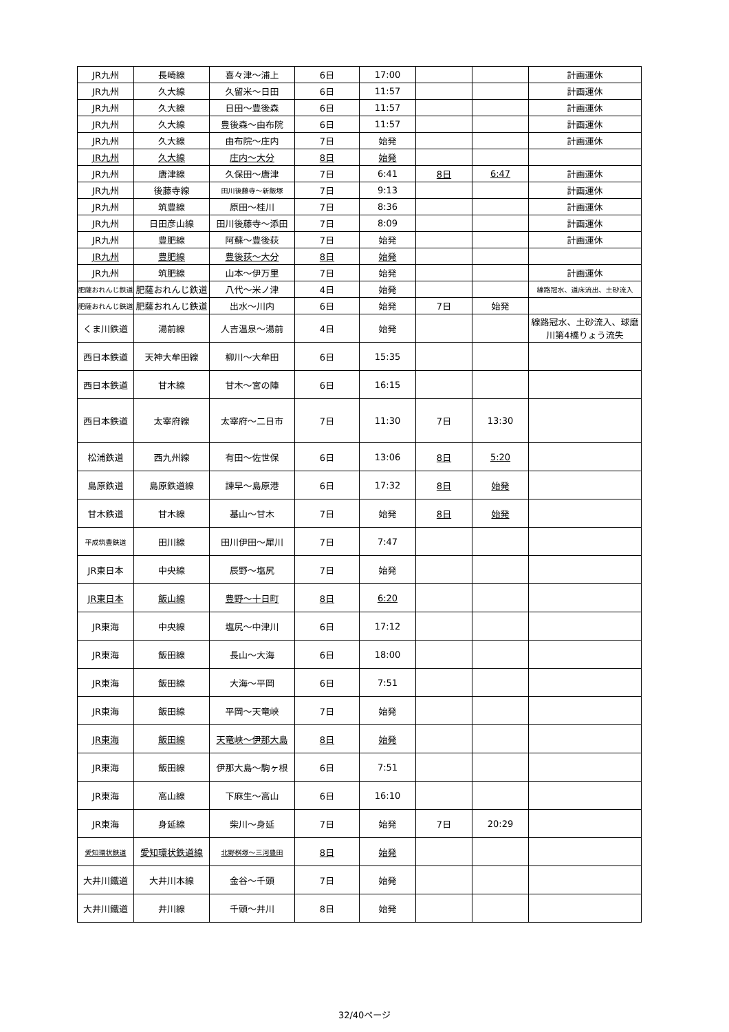| JR九州 | 長崎線 | 喜々津～浦上 | 6日 | 17:00 | | | 計画運休 |
| JR九州 | 久大線 | 久留米～日田 | 6日 | 11:57 | | | 計画運休 |
| JR九州 | 久大線 | 日田～豊後森 | 6日 | 11:57 | | | 計画運休 |
| JR九州 | 久大線 | 豊後森～由布院 | 6日 | 11:57 | | | 計画運休 |
| JR九州 | 久大線 | 由布院～庄内 | 7日 | 始発 | | | 計画運休 |
| JR九州 | 久大線 | 庄内～大分 | 8日 | 始発 | | | |
| JR九州 | 唐津線 | 久保田～唐津 | 7日 | 6:41 | 8日 | 6:47 | 計画運休 |
| JR九州 | 後藤寺線 | 田川後藤寺～新飯塚 | 7日 | 9:13 | | | 計画運休 |
| JR九州 | 筑豊線 | 原田～桂川 | 7日 | 8:36 | | | 計画運休 |
| JR九州 | 日田彦山線 | 田川後藤寺～添田 | 7日 | 8:09 | | | 計画運休 |
| JR九州 | 豊肥線 | 阿蘇～豊後荻 | 7日 | 始発 | | | 計画運休 |
| JR九州 | 豊肥線 | 豊後荻～大分 | 8日 | 始発 | | | |
| JR九州 | 筑肥線 | 山本～伊万里 | 7日 | 始発 | | | 計画運休 |
| 肥薩おれんじ鉄道 | 肥薩おれんじ鉄道 | 八代～米ノ津 | 4日 | 始発 | | | 線路冠水、道床流出、土砂流入 |
| 肥薩おれんじ鉄道 | 肥薩おれんじ鉄道 | 出水～川内 | 6日 | 始発 | 7日 | 始発 | |
| くま川鉄道 | 湯前線 | 人吉温泉～湯前 | 4日 | 始発 | | | 線路冠水、土砂流入、球磨川第4橋りょう流失 |
| 西日本鉄道 | 天神大牟田線 | 柳川～大牟田 | 6日 | 15:35 | | | |
| 西日本鉄道 | 甘木線 | 甘木～宮の陣 | 6日 | 16:15 | | | |
| 西日本鉄道 | 太宰府線 | 太宰府～二日市 | 7日 | 11:30 | 7日 | 13:30 | |
| 松浦鉄道 | 西九州線 | 有田～佐世保 | 6日 | 13:06 | 8日 | 5:20 | |
| 島原鉄道 | 島原鉄道線 | 諫早～島原港 | 6日 | 17:32 | 8日 | 始発 | |
| 甘木鉄道 | 甘木線 | 基山～甘木 | 7日 | 始発 | 8日 | 始発 | |
| 平成筑豊鉄道 | 田川線 | 田川伊田～犀川 | 7日 | 7:47 | | | |
| JR東日本 | 中央線 | 辰野～塩尻 | 7日 | 始発 | | | |
| JR東日本 | 飯山線 | 豊野～十日町 | 8日 | 6:20 | | | |
| JR東海 | 中央線 | 塩尻～中津川 | 6日 | 17:12 | | | |
| JR東海 | 飯田線 | 長山～大海 | 6日 | 18:00 | | | |
| JR東海 | 飯田線 | 大海～平岡 | 6日 | 7:51 | | | |
| JR東海 | 飯田線 | 平岡～天竜峡 | 7日 | 始発 | | | |
| JR東海 | 飯田線 | 天竜峡～伊那大島 | 8日 | 始発 | | | |
| JR東海 | 飯田線 | 伊那大島～駒ヶ根 | 6日 | 7:51 | | | |
| JR東海 | 高山線 | 下麻生～高山 | 6日 | 16:10 | | | |
| JR東海 | 身延線 | 柴川～身延 | 7日 | 始発 | 7日 | 20:29 | |
| 愛知環状鉄道 | 愛知環状鉄道線 | 北野桝塚～三河豊田 | 8日 | 始発 | | | |
| 大井川鐵道 | 大井川本線 | 金谷～千頭 | 7日 | 始発 | | | |
| 大井川鐵道 | 井川線 | 千頭～井川 | 8日 | 始発 | | | |
32/40ページ